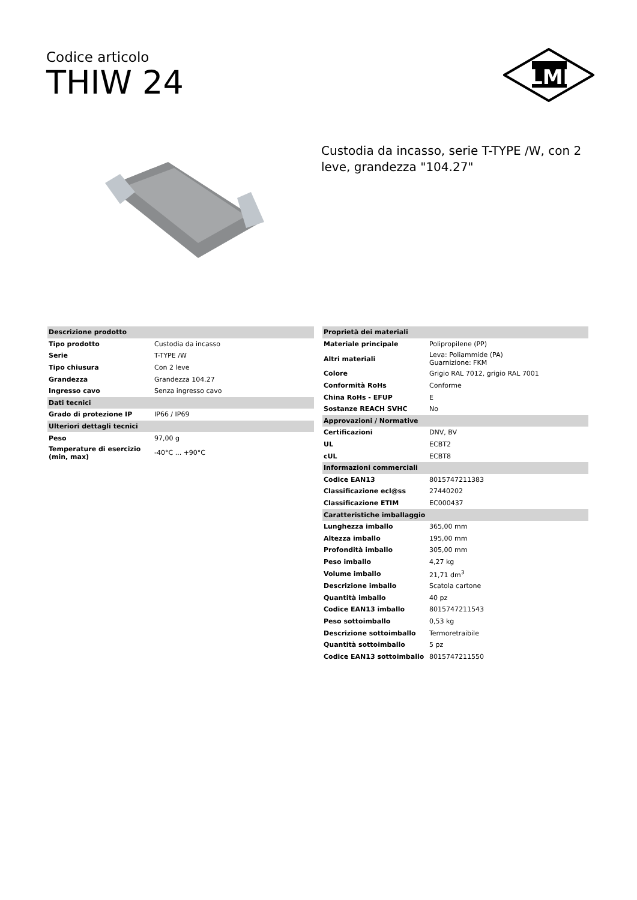Codice articolo
THIW 24
ILME
Custodia da incasso, serie T-TYPE /W, con 2 leve, grandezza "104.27"
| Descrizione prodotto | |
| --- | --- |
| Tipo prodotto | Custodia da incasso |
| Serie | T-TYPE /W |
| Tipo chiusura | Con 2 leve |
| Grandezza | Grandezza 104.27 |
| Ingresso cavo | Senza ingresso cavo |
| Dati tecnici | |
| Grado di protezione IP | IP66 / IP69 |
| Ulteriori dettagli tecnici | |
| Peso | 97,00 g |
| Temperature di esercizio (min, max) | -40°C ... +90°C |
| Proprietà dei materiali | |
| --- | --- |
| Materiale principale | Polipropilene (PP) |
| Altri materiali | Leva: Poliammide (PA) Guarnizione: FKM |
| Colore | Grigio RAL 7012, grigio RAL 7001 |
| Conformità RoHs | Conforme |
| China RoHs - EFUP | E |
| Sostanze REACH SVHC | No |
| Approvazioni / Normative | |
| Certificazioni | DNV, BV |
| UL | ECBT2 |
| cUL | ECBT8 |
| Informazioni commerciali | |
| Codice EAN13 | 8015747211383 |
| Classificazione ecl@ss | 27440202 |
| Classificazione ETIM | EC000437 |
| Caratteristiche imballaggio | |
| Lunghezza imballo | 365,00 mm |
| Altezza imballo | 195,00 mm |
| Profondità imballo | 305,00 mm |
| Peso imballo | 4,27 kg |
| Volume imballo | 21,71 dm<sup>3</sup> |
| Descrizione imballo | Scatola cartone |
| Quantità imballo | 40 pz |
| Codice EAN13 imballo | 8015747211543 |
| Peso sottoimballo | 0,53 kg |
| Descrizione sottoimballo | Termoretraibile |
| Quantità sottoimballo | 5 pz |
| Codice EAN13 sottoimballo | 8015747211550 |